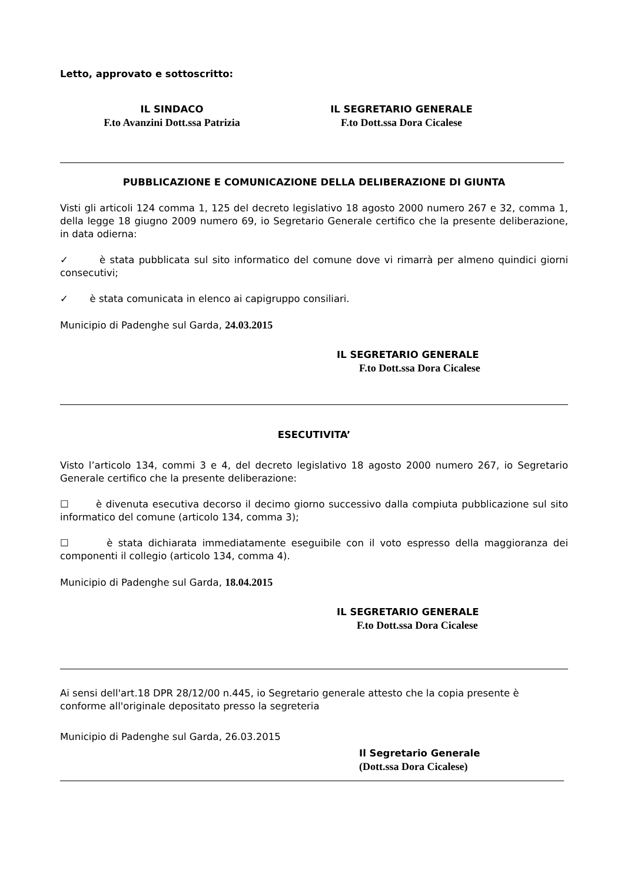Letto, approvato e sottoscritto:
IL SINDACO
F.to Avanzini Dott.ssa Patrizia
IL SEGRETARIO GENERALE
F.to Dott.ssa Dora Cicalese
PUBBLICAZIONE E COMUNICAZIONE DELLA DELIBERAZIONE DI GIUNTA
Visti gli articoli 124 comma 1, 125 del decreto legislativo 18 agosto 2000 numero 267 e 32, comma 1, della legge 18 giugno 2009 numero 69, io Segretario Generale certifico che la presente deliberazione, in data odierna:
✓ è stata pubblicata sul sito informatico del comune dove vi rimarrà per almeno quindici giorni consecutivi;
✓ è stata comunicata in elenco ai capigruppo consiliari.
Municipio di Padenghe sul Garda, 24.03.2015
IL SEGRETARIO GENERALE
F.to Dott.ssa Dora Cicalese
ESECUTIVITA’
Visto l’articolo 134, commi 3 e 4, del decreto legislativo 18 agosto 2000 numero 267, io Segretario Generale certifico che la presente deliberazione:
☐ è divenuta esecutiva decorso il decimo giorno successivo dalla compiuta pubblicazione sul sito informatico del comune (articolo 134, comma 3);
☐ è stata dichiarata immediatamente eseguibile con il voto espresso della maggioranza dei componenti il collegio (articolo 134, comma 4).
Municipio di Padenghe sul Garda, 18.04.2015
IL SEGRETARIO GENERALE
F.to Dott.ssa Dora Cicalese
Ai sensi dell'art.18 DPR 28/12/00 n.445, io Segretario generale attesto che la copia presente è conforme all'originale depositato presso la segreteria
Municipio di Padenghe sul Garda, 26.03.2015
Il Segretario Generale
(Dott.ssa Dora Cicalese)